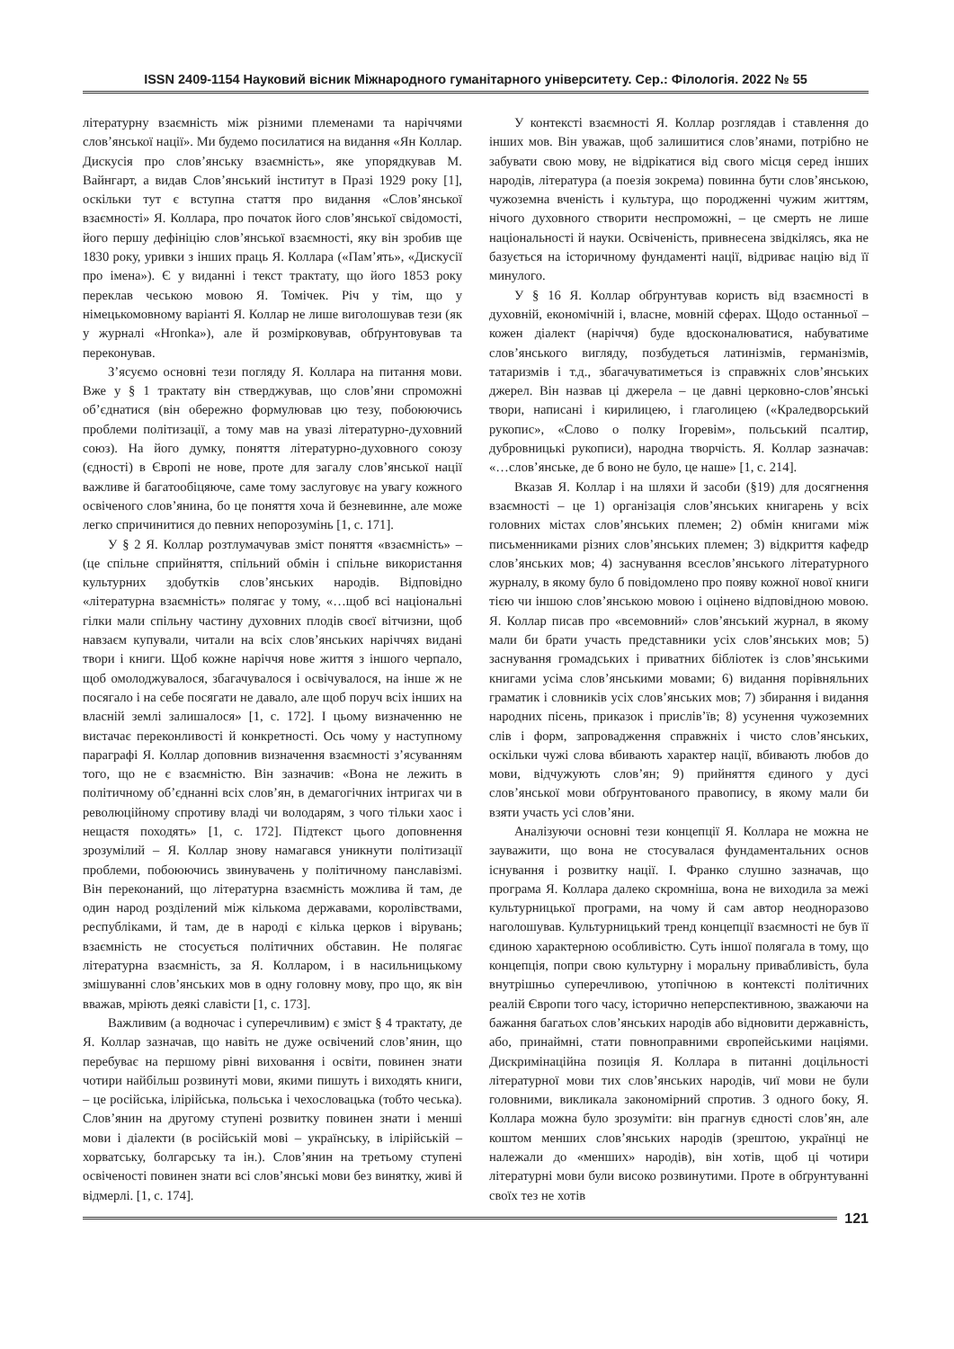ISSN 2409-1154 Науковий вісник Міжнародного гуманітарного університету. Сер.: Філологія. 2022 № 55
літературну взаємність між різними племенами та наріччями слов’янської нації». Ми будемо посилатися на видання «Ян Коллар. Дискусія про слов’янську взаємність», яке упорядкував М. Вайнгарт, а видав Слов’янський інститут в Празі 1929 року [1], оскільки тут є вступна стаття про видання «Слов’янської взаємності» Я. Коллара, про початок його слов’янської свідомості, його першу дефініцію слов’янської взаємності, яку він зробив ще 1830 року, уривки з інших праць Я. Коллара («Пам’ять», «Дискусії про імена»). Є у виданні і текст трактату, що його 1853 року переклав чеською мовою Я. Томічек. Річ у тім, що у німецькомовному варіанті Я. Коллар не лише виголошував тези (як у журналі «Hronka»), але й розмірковував, обґрунтовував та переконував.
З’ясуємо основні тези погляду Я. Коллара на питання мови. Вже у § 1 трактату він стверджував, що слов’яни спроможні об’єднатися (він обережно формулював цю тезу, побоюючись проблеми політизації, а тому мав на увазі літературно-духовний союз). На його думку, поняття літературно-духовного союзу (єдності) в Європі не нове, проте для загалу слов’янської нації важливе й багатообіцяюче, саме тому заслуговує на увагу кожного освіченого слов’янина, бо це поняття хоча й безневинне, але може легко спричинитися до певних непорозумінь [1, с. 171].
У § 2 Я. Коллар розтлумачував зміст поняття «взаємність» – (це спільне сприйняття, спільний обмін і спільне використання культурних здобутків слов’янських народів. Відповідно «літературна взаємність» полягає у тому, «…щоб всі національні гілки мали спільну частину духовних плодів своєї вітчизни, щоб навзаєм купували, читали на всіх слов’янських наріччях видані твори і книги. Щоб кожне наріччя нове життя з іншого черпало, щоб омолоджувалося, збагачувалося і освічувалося, на інше ж не посягало і на себе посягати не давало, але щоб поруч всіх інших на власній землі залишалося» [1, с. 172]. І цьому визначенню не вистачає переконливості й конкретності. Ось чому у наступному параграфі Я. Коллар доповнив визначення взаємності з’ясуванням того, що не є взаємністю. Він зазначив: «Вона не лежить в політичному об’єднанні всіх слов’ян, в демагогічних інтригах чи в революційному спротиву владі чи володарям, з чого тільки хаос і нещастя походять» [1, с. 172]. Підтекст цього доповнення зрозумілий – Я. Коллар знову намагався уникнути політизації проблеми, побоюючись звинувачень у політичному панславізмі. Він переконаний, що літературна взаємність можлива й там, де один народ розділений між кількома державами, королівствами, республіками, й там, де в народі є кілька церков і вірувань; взаємність не стосується політичних обставин. Не полягає літературна взаємність, за Я. Колларом, і в насильницькому змішуванні слов’янських мов в одну головну мову, про що, як він вважав, мріють деякі славісти [1, с. 173].
Важливим (а водночас і суперечливим) є зміст § 4 трактату, де Я. Коллар зазначав, що навіть не дуже освічений слов’янин, що перебуває на першому рівні виховання і освіти, повинен знати чотири найбільш розвинуті мови, якими пишуть і виходять книги, – це російська, ілірійська, польська і чехословацька (тобто чеська). Слов’янин на другому ступені розвитку повинен знати і менші мови і діалекти (в російській мові – українську, в ілірійській – хорватську, болгарську та ін.). Слов’янин на третьому ступені освіченості повинен знати всі слов’янські мови без винятку, живі й відмерлі. [1, с. 174].
У контексті взаємності Я. Коллар розглядав і ставлення до інших мов. Він уважав, щоб залишитися слов’янами, потрібно не забувати свою мову, не відрікатися від свого місця серед інших народів, література (а поезія зокрема) повинна бути слов’янською, чужоземна вченість і культура, що породженні чужим життям, нічого духовного створити неспроможні, – це смерть не лише національності й науки. Освіченість, привнесена звідкілясь, яка не базується на історичному фундаменті нації, відриває націю від її минулого.
У § 16 Я. Коллар обґрунтував користь від взаємності в духовній, економічній і, власне, мовній сферах. Щодо останньої – кожен діалект (наріччя) буде вдосконалюватися, набуватиме слов’янського вигляду, позбудеться латинізмів, германізмів, татаризмів і т.д., збагачуватиметься із справжніх слов’янських джерел. Він назвав ці джерела – це давні церковно-слов’янські твори, написані і кирилицею, і глаголицею («Краледворський рукопис», «Слово о полку Ігоревім», польський псалтир, дубровницькі рукописи), народна творчість. Я. Коллар зазначав: «…слов’янське, де б воно не було, це наше» [1, с. 214].
Вказав Я. Коллар і на шляхи й засоби (§19) для досягнення взаємності – це 1) організація слов’янських книгарень у всіх головних містах слов’янських племен; 2) обмін книгами між письменниками різних слов’янських племен; 3) відкриття кафедр слов’янських мов; 4) заснування всеслов’янського літературного журналу, в якому було б повідомлено про появу кожної нової книги тією чи іншою слов’янською мовою і оцінено відповідною мовою. Я. Коллар писав про «всемовний» слов’янський журнал, в якому мали би брати участь представники усіх слов’янських мов; 5) заснування громадських і приватних бібліотек із слов’янськими книгами усіма слов’янськими мовами; 6) видання порівняльних граматик і словників усіх слов’янських мов; 7) збирання і видання народних пісень, приказок і прислів’їв; 8) усунення чужоземних слів і форм, запровадження справжніх і чисто слов’янських, оскільки чужі слова вбивають характер нації, вбивають любов до мови, відчужують слов’ян; 9) прийняття єдиного у дусі слов’янської мови обґрунтованого правопису, в якому мали би взяти участь усі слов’яни.
Аналізуючи основні тези концепції Я. Коллара не можна не зауважити, що вона не стосувалася фундаментальних основ існування і розвитку нації. І. Франко слушно зазначав, що програма Я. Коллара далеко скромніша, вона не виходила за межі культурницької програми, на чому й сам автор неодноразово наголошував. Культурницький тренд концепції взаємності не був її єдиною характерною особливістю. Суть іншої полягала в тому, що концепція, попри свою культурну і моральну привабливість, була внутрішньо суперечливою, утопічною в контексті політичних реалій Європи того часу, історично неперспективною, зважаючи на бажання багатьох слов’янських народів або відновити державність, або, принаймні, стати повноправними європейськими націями. Дискримінаційна позиція Я. Коллара в питанні доцільності літературної мови тих слов’янських народів, чиї мови не були головними, викликала закономірний спротив. З одного боку, Я. Коллара можна було зрозуміти: він прагнув єдності слов’ян, але коштом менших слов’янських народів (зрештою, українці не належали до «менших» народів), він хотів, щоб ці чотири літературні мови були високо розвинутими. Проте в обґрунтуванні своїх тез не хотів
121